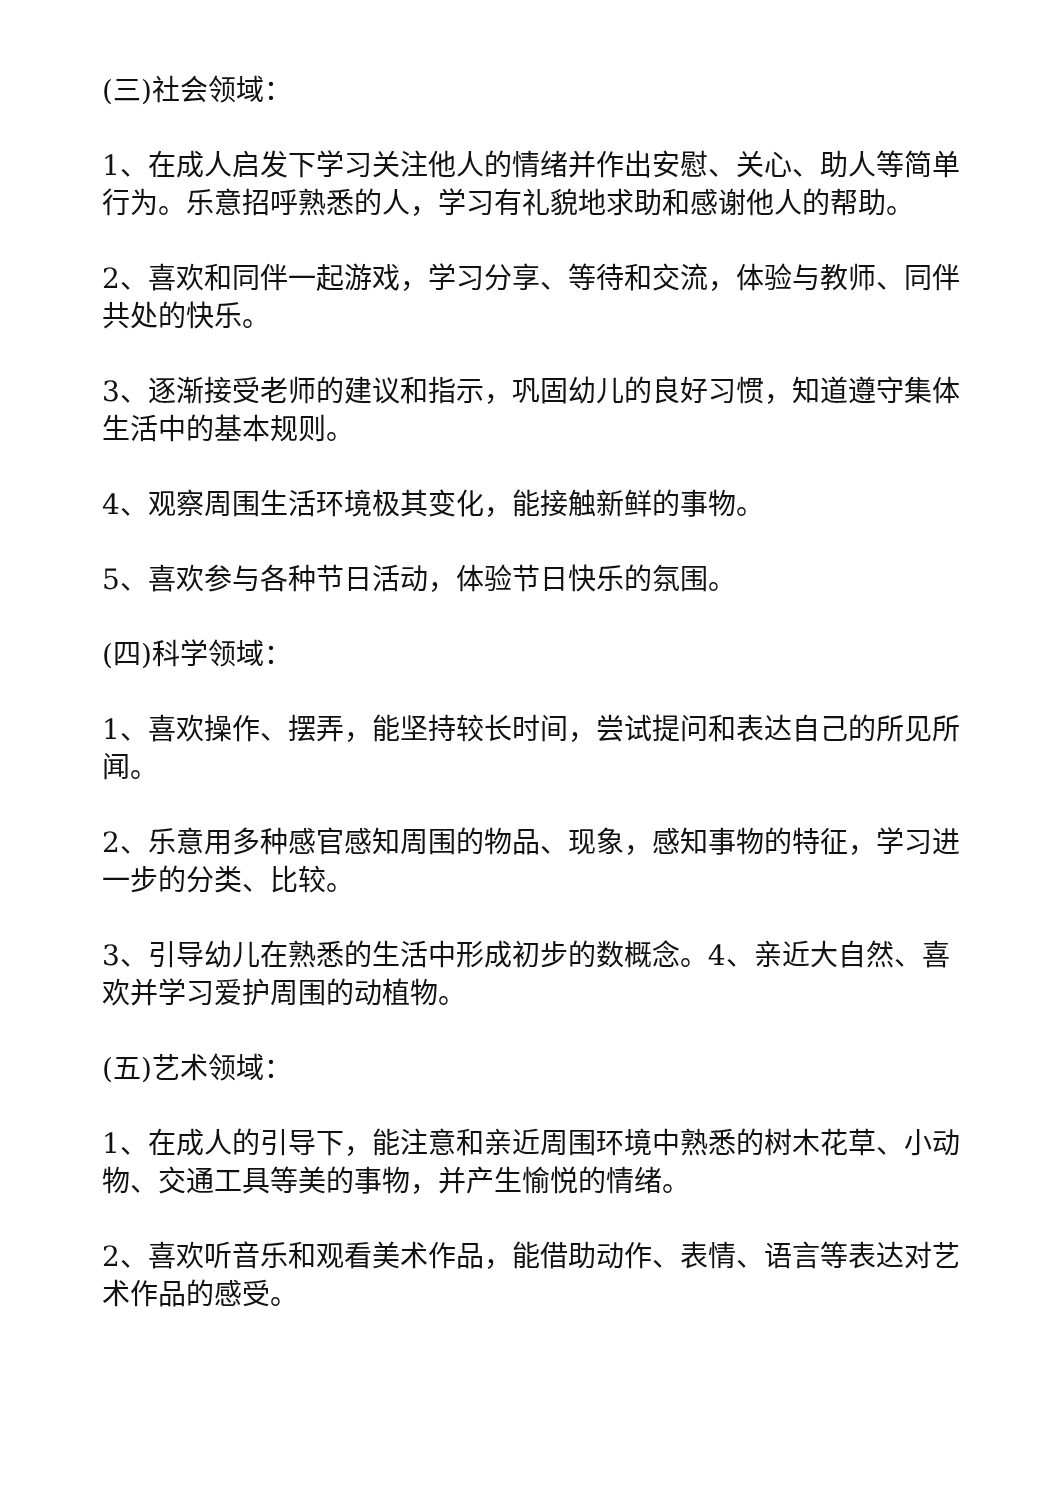(三)社会领域：
1、在成人启发下学习关注他人的情绪并作出安慰、关心、助人等简单行为。乐意招呼熟悉的人，学习有礼貌地求助和感谢他人的帮助。
2、喜欢和同伴一起游戏，学习分享、等待和交流，体验与教师、同伴共处的快乐。
3、逐渐接受老师的建议和指示，巩固幼儿的良好习惯，知道遵守集体生活中的基本规则。
4、观察周围生活环境极其变化，能接触新鲜的事物。
5、喜欢参与各种节日活动，体验节日快乐的氛围。
(四)科学领域：
1、喜欢操作、摆弄，能坚持较长时间，尝试提问和表达自己的所见所闻。
2、乐意用多种感官感知周围的物品、现象，感知事物的特征，学习进一步的分类、比较。
3、引导幼儿在熟悉的生活中形成初步的数概念。4、亲近大自然、喜欢并学习爱护周围的动植物。
(五)艺术领域：
1、在成人的引导下，能注意和亲近周围环境中熟悉的树木花草、小动物、交通工具等美的事物，并产生愉悦的情绪。
2、喜欢听音乐和观看美术作品，能借助动作、表情、语言等表达对艺术作品的感受。